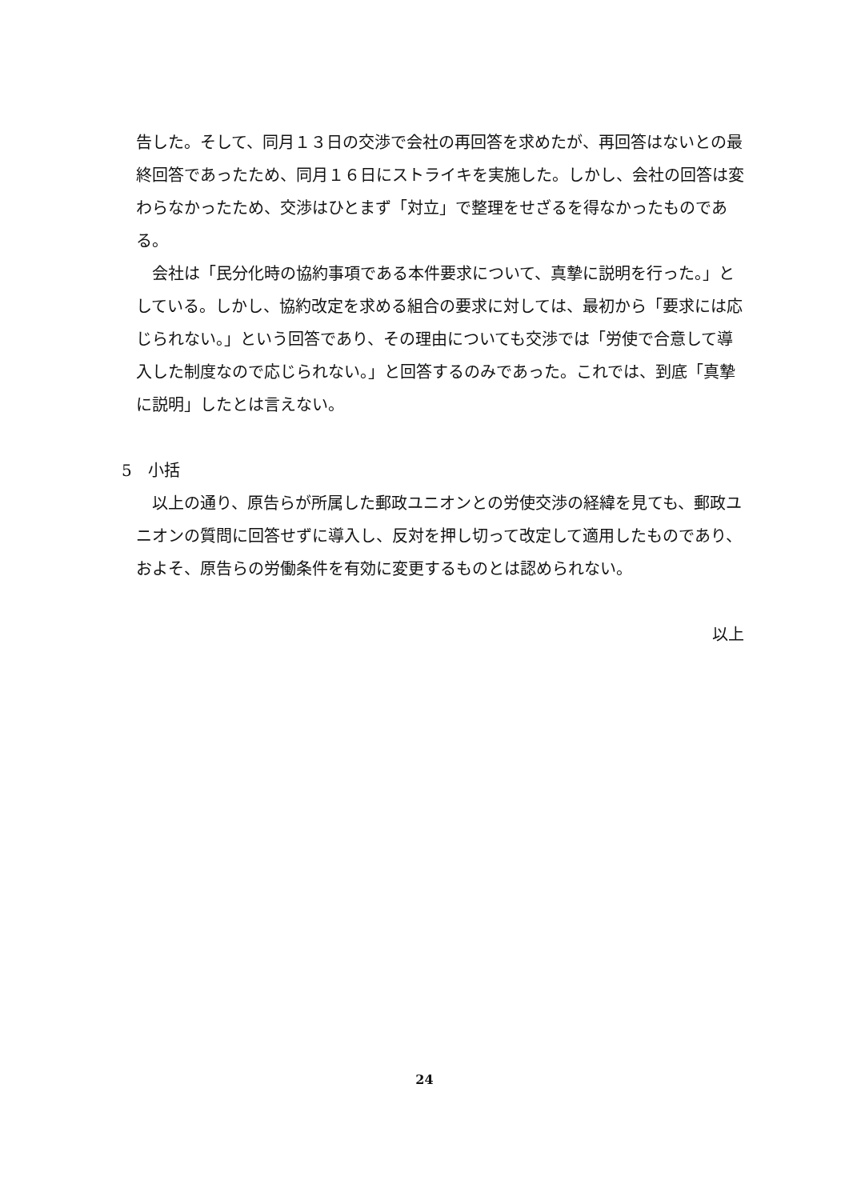告した。そして、同月１３日の交渉で会社の再回答を求めたが、再回答はないとの最終回答であったため、同月１６日にストライキを実施した。しかし、会社の回答は変わらなかったため、交渉はひとまず「対立」で整理をせざるを得なかったものである。
会社は「民分化時の協約事項である本件要求について、真摯に説明を行った。」としている。しかし、協約改定を求める組合の要求に対しては、最初から「要求には応じられない。」という回答であり、その理由についても交渉では「労使で合意して導入した制度なので応じられない。」と回答するのみであった。これでは、到底「真摯に説明」したとは言えない。
5　小括
以上の通り、原告らが所属した郵政ユニオンとの労使交渉の経緯を見ても、郵政ユニオンの質問に回答せずに導入し、反対を押し切って改定して適用したものであり、およそ、原告らの労働条件を有効に変更するものとは認められない。
以上
24